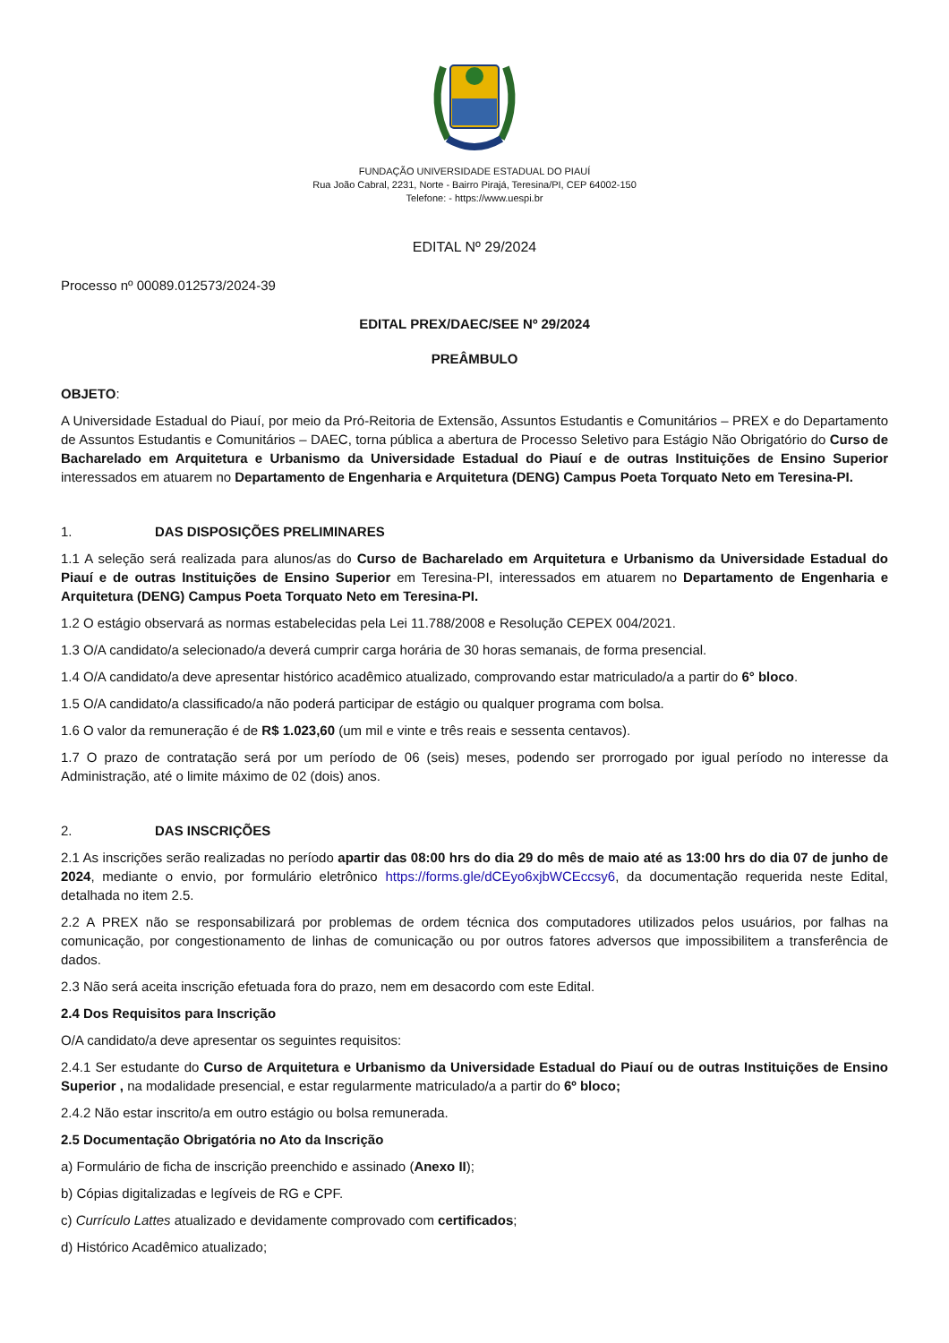FUNDAÇÃO UNIVERSIDADE ESTADUAL DO PIAUÍ
Rua João Cabral, 2231, Norte - Bairro Pirajá, Teresina/PI, CEP 64002-150
Telefone: - https://www.uespi.br
EDITAL Nº 29/2024
Processo nº 00089.012573/2024-39
EDITAL PREX/DAEC/SEE Nº 29/2024
PREÂMBULO
OBJETO:
A Universidade Estadual do Piauí, por meio da Pró-Reitoria de Extensão, Assuntos Estudantis e Comunitários – PREX e do Departamento de Assuntos Estudantis e Comunitários – DAEC, torna pública a abertura de Processo Seletivo para Estágio Não Obrigatório do Curso de Bacharelado em Arquitetura e Urbanismo da Universidade Estadual do Piauí e de outras Instituições de Ensino Superior interessados em atuarem no Departamento de Engenharia e Arquitetura (DENG) Campus Poeta Torquato Neto em Teresina-PI.
1. DAS DISPOSIÇÕES PRELIMINARES
1.1 A seleção será realizada para alunos/as do Curso de Bacharelado em Arquitetura e Urbanismo da Universidade Estadual do Piauí e de outras Instituições de Ensino Superior em Teresina-PI, interessados em atuarem no Departamento de Engenharia e Arquitetura (DENG) Campus Poeta Torquato Neto em Teresina-PI.
1.2 O estágio observará as normas estabelecidas pela Lei 11.788/2008 e Resolução CEPEX 004/2021.
1.3 O/A candidato/a selecionado/a deverá cumprir carga horária de 30 horas semanais, de forma presencial.
1.4 O/A candidato/a deve apresentar histórico acadêmico atualizado, comprovando estar matriculado/a a partir do 6° bloco.
1.5 O/A candidato/a classificado/a não poderá participar de estágio ou qualquer programa com bolsa.
1.6 O valor da remuneração é de R$ 1.023,60 (um mil e vinte e três reais e sessenta centavos).
1.7 O prazo de contratação será por um período de 06 (seis) meses, podendo ser prorrogado por igual período no interesse da Administração, até o limite máximo de 02 (dois) anos.
2. DAS INSCRIÇÕES
2.1 As inscrições serão realizadas no período apartir das 08:00 hrs do dia 29 do mês de maio até as 13:00 hrs do dia 07 de junho de 2024, mediante o envio, por formulário eletrônico https://forms.gle/dCEyo6xjbWCEccsy6, da documentação requerida neste Edital, detalhada no item 2.5.
2.2 A PREX não se responsabilizará por problemas de ordem técnica dos computadores utilizados pelos usuários, por falhas na comunicação, por congestionamento de linhas de comunicação ou por outros fatores adversos que impossibilitem a transferência de dados.
2.3 Não será aceita inscrição efetuada fora do prazo, nem em desacordo com este Edital.
2.4 Dos Requisitos para Inscrição
O/A candidato/a deve apresentar os seguintes requisitos:
2.4.1 Ser estudante do Curso de Arquitetura e Urbanismo da Universidade Estadual do Piauí ou de outras Instituições de Ensino Superior , na modalidade presencial, e estar regularmente matriculado/a a partir do 6º bloco;
2.4.2 Não estar inscrito/a em outro estágio ou bolsa remunerada.
2.5 Documentação Obrigatória no Ato da Inscrição
a) Formulário de ficha de inscrição preenchido e assinado (Anexo II);
b) Cópias digitalizadas e legíveis de RG e CPF.
c) Currículo Lattes atualizado e devidamente comprovado com certificados;
d) Histórico Acadêmico atualizado;